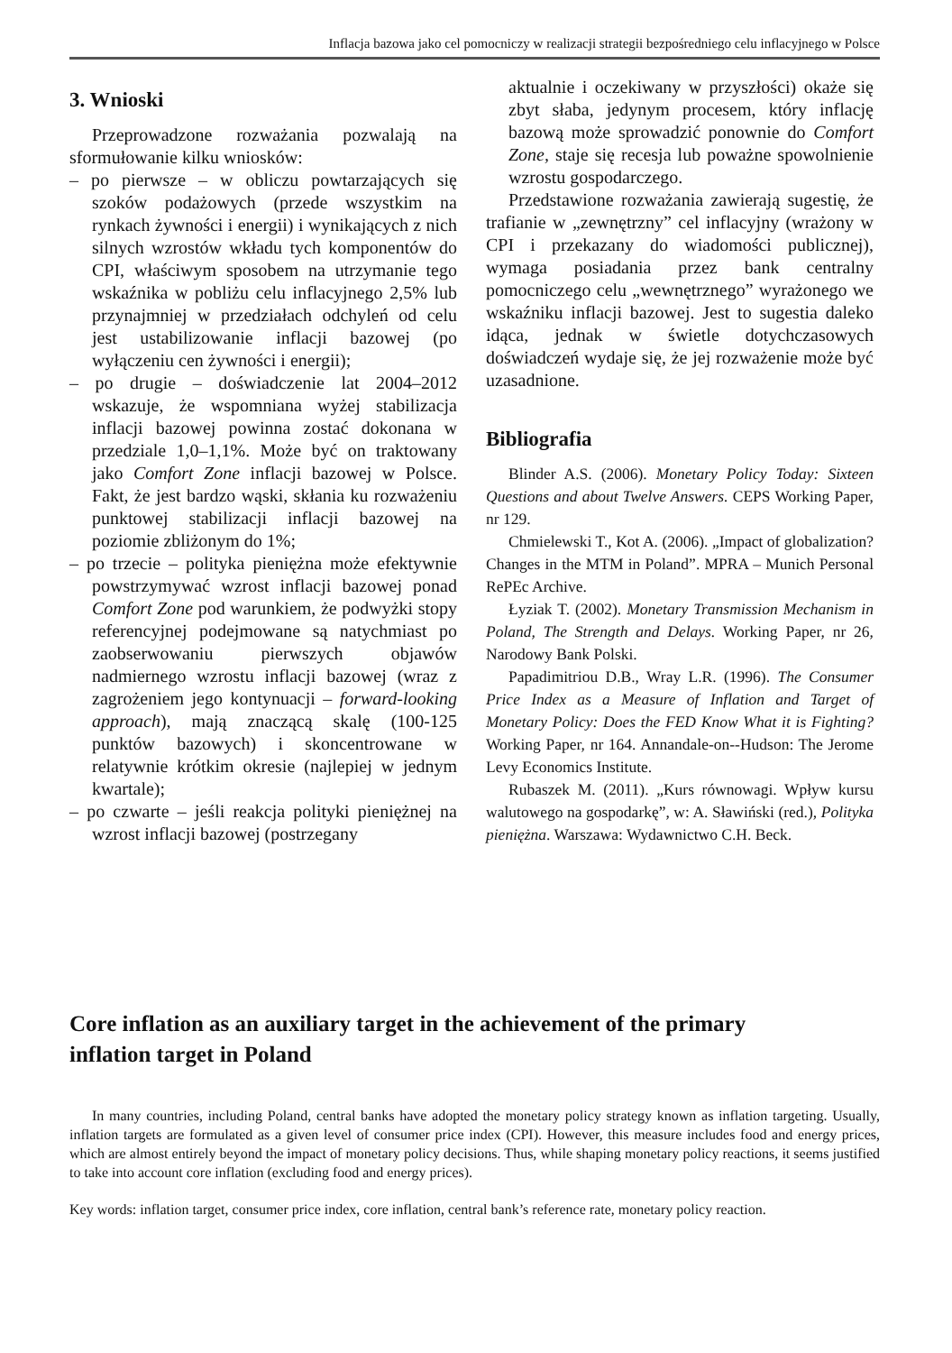Inflacja bazowa jako cel pomocniczy w realizacji strategii bezpośredniego celu inflacyjnego w Polsce
3. Wnioski
Przeprowadzone rozważania pozwalają na sformułowanie kilku wniosków:
– po pierwsze – w obliczu powtarzających się szoków podażowych (przede wszystkim na rynkach żywności i energii) i wynikających z nich silnych wzrostów wkładu tych komponentów do CPI, właściwym sposobem na utrzymanie tego wskaźnika w pobliżu celu inflacyjnego 2,5% lub przynajmniej w przedziałach odchyleń od celu jest ustabilizowanie inflacji bazowej (po wyłączeniu cen żywności i energii);
– po drugie – doświadczenie lat 2004–2012 wskazuje, że wspomniana wyżej stabilizacja inflacji bazowej powinna zostać dokonana w przedziale 1,0–1,1%. Może być on traktowany jako Comfort Zone inflacji bazowej w Polsce. Fakt, że jest bardzo wąski, skłania ku rozważeniu punktowej stabilizacji inflacji bazowej na poziomie zbliżonym do 1%;
– po trzecie – polityka pieniężna może efektywnie powstrzymywać wzrost inflacji bazowej ponad Comfort Zone pod warunkiem, że podwyżki stopy referencyjnej podejmowane są natychmiast po zaobserwowaniu pierwszych objawów nadmiernego wzrostu inflacji bazowej (wraz z zagrożeniem jego kontynuacji – forward-looking approach), mają znaczącą skalę (100-125 punktów bazowych) i skoncentrowane w relatywnie krótkim okresie (najlepiej w jednym kwartale);
– po czwarte – jeśli reakcja polityki pieniężnej na wzrost inflacji bazowej (postrzegany
aktualnie i oczekiwany w przyszłości) okaże się zbyt słaba, jedynym procesem, który inflację bazową może sprowadzić ponownie do Comfort Zone, staje się recesja lub poważne spowolnienie wzrostu gospodarczego.
Przedstawione rozważania zawierają sugestię, że trafianie w „zewnętrzny” cel inflacyjny (wrażony w CPI i przekazany do wiadomości publicznej), wymaga posiadania przez bank centralny pomocniczego celu „wewnętrznego” wyrażonego we wskaźniku inflacji bazowej. Jest to sugestia daleko idąca, jednak w świetle dotychczasowych doświadczeń wydaje się, że jej rozważenie może być uzasadnione.
Bibliografia
Blinder A.S. (2006). Monetary Policy Today: Sixteen Questions and about Twelve Answers. CEPS Working Paper, nr 129.
Chmielewski T., Kot A. (2006). „Impact of globalization? Changes in the MTM in Poland”. MPRA – Munich Personal RePEc Archive.
Łyziak T. (2002). Monetary Transmission Mechanism in Poland, The Strength and Delays. Working Paper, nr 26, Narodowy Bank Polski.
Papadimitriou D.B., Wray L.R. (1996). The Consumer Price Index as a Measure of Inflation and Target of Monetary Policy: Does the FED Know What it is Fighting? Working Paper, nr 164. Annandale-on--Hudson: The Jerome Levy Economics Institute.
Rubaszek M. (2011). „Kurs równowagi. Wpływ kursu walutowego na gospodarkę”, w: A. Sławiński (red.), Polityka pieniężna. Warszawa: Wydawnictwo C.H. Beck.
Core inflation as an auxiliary target in the achievement of the primary inflation target in Poland
In many countries, including Poland, central banks have adopted the monetary policy strategy known as inflation targeting. Usually, inflation targets are formulated as a given level of consumer price index (CPI). However, this measure includes food and energy prices, which are almost entirely beyond the impact of monetary policy decisions. Thus, while shaping monetary policy reactions, it seems justified to take into account core inflation (excluding food and energy prices).
Key words: inflation target, consumer price index, core inflation, central bank’s reference rate, monetary policy reaction.